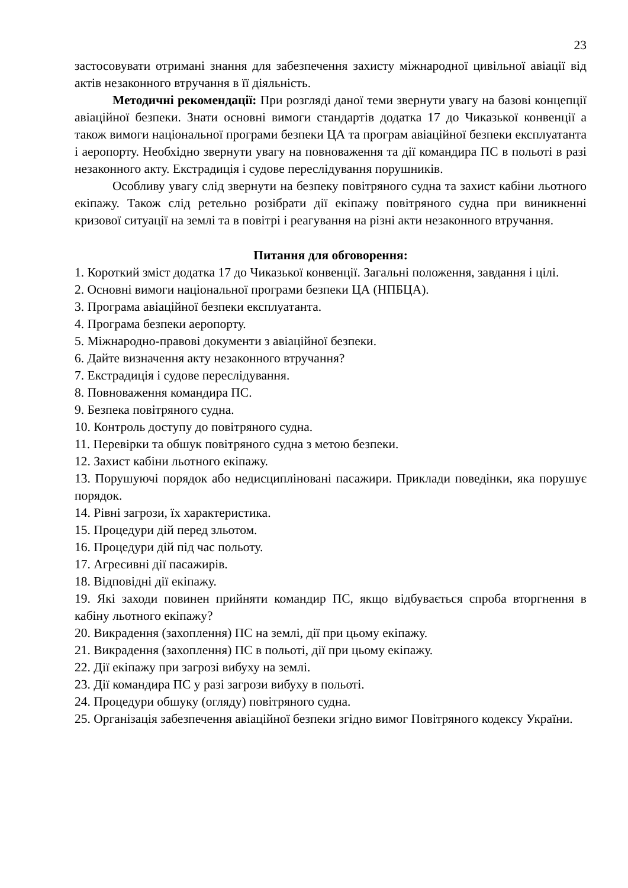23
застосовувати отримані знання для забезпечення захисту міжнародної цивільної авіації від актів незаконного втручання в її діяльність.
Методичні рекомендації: При розгляді даної теми звернути увагу на базові концепції авіаційної безпеки. Знати основні вимоги стандартів додатка 17 до Чиказької конвенції а також вимоги національної програми безпеки ЦА та програм авіаційної безпеки експлуатанта і аеропорту. Необхідно звернути увагу на повноваження та дії командира ПС в польоті в разі незаконного акту. Екстрадиція і судове переслідування порушників.
Особливу увагу слід звернути на безпеку повітряного судна та захист кабіни льотного екіпажу. Також слід ретельно розібрати дії екіпажу повітряного судна при виникненні кризової ситуації на землі та в повітрі і реагування на різні акти незаконного втручання.
Питання для обговорення:
1. Короткий зміст додатка 17 до Чиказької конвенції. Загальні положення, завдання і цілі.
2. Основні вимоги національної програми безпеки ЦА (НПБЦА).
3. Програма авіаційної безпеки експлуатанта.
4. Програма безпеки аеропорту.
5. Міжнародно-правові документи з авіаційної безпеки.
6. Дайте визначення акту незаконного втручання?
7. Екстрадиція і судове переслідування.
8. Повноваження командира ПС.
9. Безпека повітряного судна.
10. Контроль доступу до повітряного судна.
11. Перевірки та обшук повітряного судна з метою безпеки.
12. Захист кабіни льотного екіпажу.
13. Порушуючі порядок або недисципліновані пасажири. Приклади поведінки, яка порушує порядок.
14. Рівні загрози, їх характеристика.
15. Процедури дій перед зльотом.
16. Процедури дій під час польоту.
17. Агресивні дії пасажирів.
18. Відповідні дії екіпажу.
19. Які заходи повинен прийняти командир ПС, якщо відбувається спроба вторгнення в кабіну льотного екіпажу?
20. Викрадення (захоплення) ПС на землі, дії при цьому екіпажу.
21. Викрадення (захоплення) ПС в польоті, дії при цьому екіпажу.
22. Дії екіпажу при загрозі вибуху на землі.
23. Дії командира ПС у разі загрози вибуху в польоті.
24. Процедури обшуку (огляду) повітряного судна.
25. Організація забезпечення авіаційної безпеки згідно вимог Повітряного кодексу України.